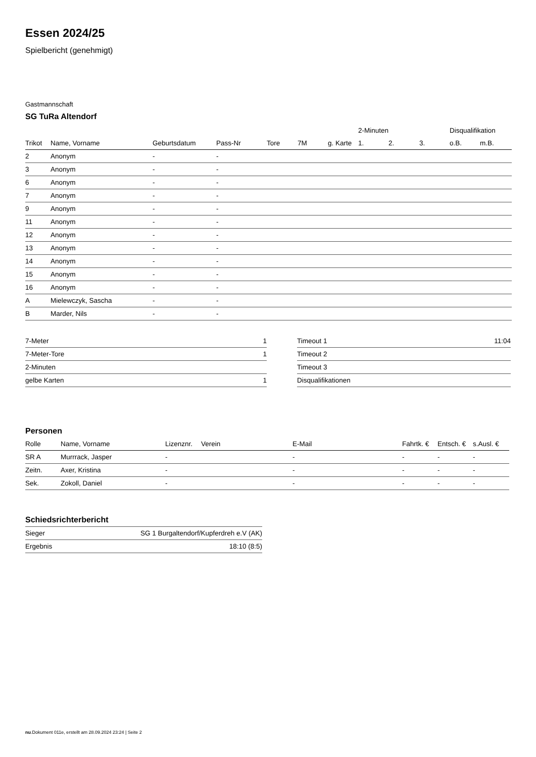Essen 2024/25
Spielbericht (genehmigt)
Gastmannschaft
SG TuRa Altendorf
| | | | | | | | 2-Minuten | | | Disqualifikation | |
| --- | --- | --- | --- | --- | --- | --- | --- | --- | --- | --- | --- |
| Trikot | Name, Vorname | Geburtsdatum | Pass-Nr | Tore | 7M | g. Karte | 1. | 2. | 3. | o.B. | m.B. |
| 2 | Anonym | - | - | | | | | | | | |
| 3 | Anonym | - | - | | | | | | | | |
| 6 | Anonym | - | - | | | | | | | | |
| 7 | Anonym | - | - | | | | | | | | |
| 9 | Anonym | - | - | | | | | | | | |
| 11 | Anonym | - | - | | | | | | | | |
| 12 | Anonym | - | - | | | | | | | | |
| 13 | Anonym | - | - | | | | | | | | |
| 14 | Anonym | - | - | | | | | | | | |
| 15 | Anonym | - | - | | | | | | | | |
| 16 | Anonym | - | - | | | | | | | | |
| A | Mielewczyk, Sascha | - | - | | | | | | | | |
| B | Marder, Nils | - | - | | | | | | | | |
| 7-Meter | 1 |
| 7-Meter-Tore | 1 |
| 2-Minuten | |
| gelbe Karten | 1 |
| Timeout 1 | 11:04 |
| Timeout 2 | |
| Timeout 3 | |
| Disqualifikationen | |
Personen
| Rolle | Name, Vorname | Lizenznr. | Verein | E-Mail | Fahrtk. € | Entsch. € | s.Ausl. € |
| --- | --- | --- | --- | --- | --- | --- | --- |
| SR A | Murrrack, Jasper | - | | - | - | - | - |
| Zeitn. | Axer, Kristina | - | | - | - | - | - |
| Sek. | Zokoll, Daniel | - | | - | - | - | - |
Schiedsrichterbericht
| Sieger | SG 1 Burgaltendorf/Kupferdreh e.V (AK) |
| Ergebnis | 18:10 (8:5) |
nu.Dokument 011e, erstellt am 28.09.2024 23:24 | Seite 2